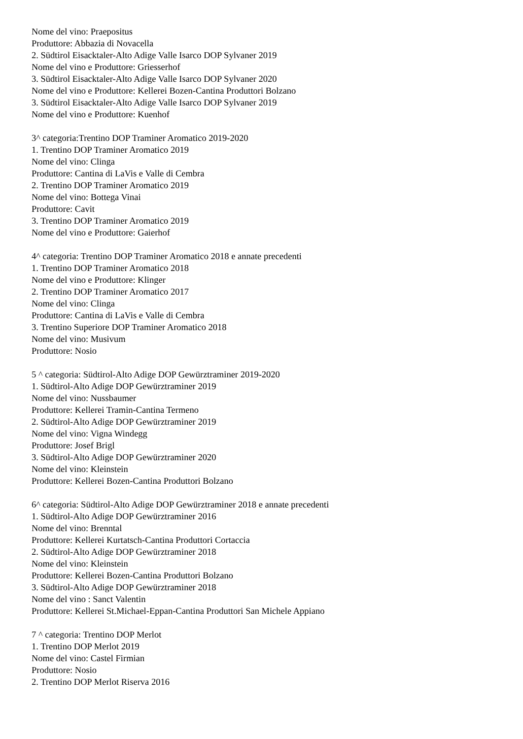Nome del vino: Praepositus
Produttore: Abbazia di Novacella
2. Südtirol Eisacktaler-Alto Adige Valle Isarco DOP Sylvaner 2019
Nome del vino e Produttore: Griesserhof
3. Südtirol Eisacktaler-Alto Adige Valle Isarco DOP Sylvaner 2020
Nome del vino e Produttore: Kellerei Bozen-Cantina Produttori Bolzano
3. Südtirol Eisacktaler-Alto Adige Valle Isarco DOP Sylvaner 2019
Nome del vino e Produttore: Kuenhof
3^ categoria:Trentino DOP Traminer Aromatico 2019-2020
1. Trentino DOP Traminer Aromatico 2019
Nome del vino: Clinga
Produttore: Cantina di LaVis e Valle di Cembra
2. Trentino DOP Traminer Aromatico 2019
Nome del vino: Bottega Vinai
Produttore: Cavit
3. Trentino DOP Traminer Aromatico 2019
Nome del vino e Produttore: Gaierhof
4^ categoria: Trentino DOP Traminer Aromatico 2018 e annate precedenti
1. Trentino DOP Traminer Aromatico 2018
Nome del vino e Produttore: Klinger
2. Trentino DOP Traminer Aromatico 2017
Nome del vino: Clinga
Produttore: Cantina di LaVis e Valle di Cembra
3. Trentino Superiore DOP Traminer Aromatico 2018
Nome del vino: Musivum
Produttore: Nosio
5 ^ categoria: Südtirol-Alto Adige DOP Gewürztraminer 2019-2020
1. Südtirol-Alto Adige DOP Gewürztraminer 2019
Nome del vino: Nussbaumer
Produttore: Kellerei Tramin-Cantina Termeno
2. Südtirol-Alto Adige DOP Gewürztraminer 2019
Nome del vino: Vigna Windegg
Produttore: Josef Brigl
3. Südtirol-Alto Adige DOP Gewürztraminer 2020
Nome del vino: Kleinstein
Produttore: Kellerei Bozen-Cantina Produttori Bolzano
6^ categoria: Südtirol-Alto Adige DOP Gewürztraminer 2018 e annate precedenti
1. Südtirol-Alto Adige DOP Gewürztraminer 2016
Nome del vino: Brenntal
Produttore: Kellerei Kurtatsch-Cantina Produttori Cortaccia
2. Südtirol-Alto Adige DOP Gewürztraminer 2018
Nome del vino: Kleinstein
Produttore: Kellerei Bozen-Cantina Produttori Bolzano
3. Südtirol-Alto Adige DOP Gewürztraminer 2018
Nome del vino : Sanct Valentin
Produttore: Kellerei St.Michael-Eppan-Cantina Produttori San Michele Appiano
7 ^ categoria: Trentino DOP Merlot
1. Trentino DOP Merlot 2019
Nome del vino: Castel Firmian
Produttore: Nosio
2. Trentino DOP Merlot Riserva 2016